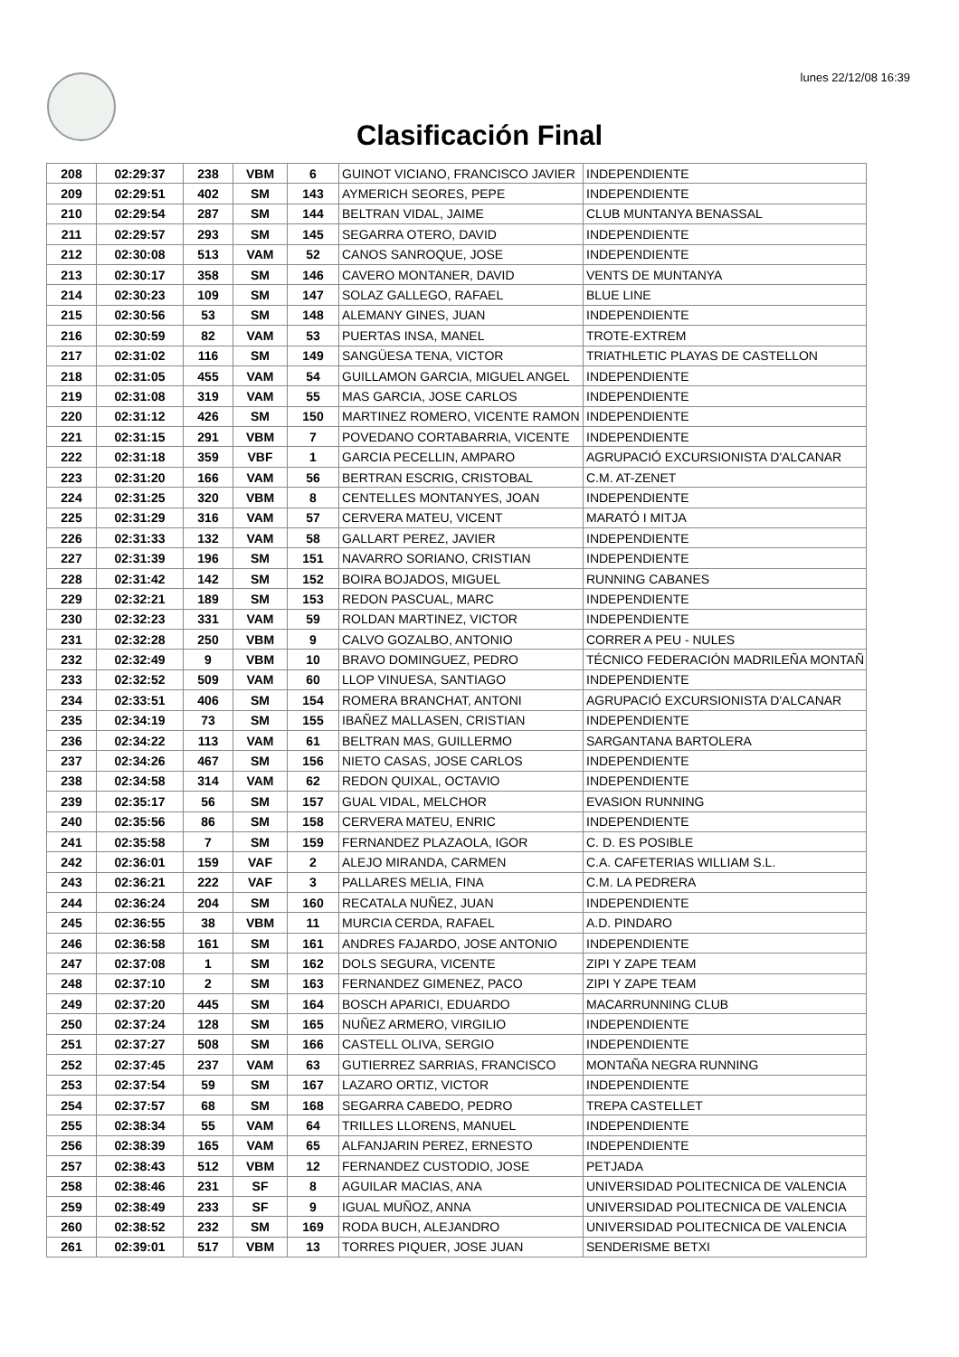lunes 22/12/08 16:39
Clasificación Final
| 208 | 02:29:37 | 238 | VBM | 6 | GUINOT VICIANO, FRANCISCO JAVIER | INDEPENDIENTE |
| 209 | 02:29:51 | 402 | SM | 143 | AYMERICH SEORES, PEPE | INDEPENDIENTE |
| 210 | 02:29:54 | 287 | SM | 144 | BELTRAN VIDAL, JAIME | CLUB MUNTANYA BENASSAL |
| 211 | 02:29:57 | 293 | SM | 145 | SEGARRA OTERO, DAVID | INDEPENDIENTE |
| 212 | 02:30:08 | 513 | VAM | 52 | CANOS SANROQUE, JOSE | INDEPENDIENTE |
| 213 | 02:30:17 | 358 | SM | 146 | CAVERO MONTANER, DAVID | VENTS DE MUNTANYA |
| 214 | 02:30:23 | 109 | SM | 147 | SOLAZ GALLEGO, RAFAEL | BLUE LINE |
| 215 | 02:30:56 | 53 | SM | 148 | ALEMANY GINES, JUAN | INDEPENDIENTE |
| 216 | 02:30:59 | 82 | VAM | 53 | PUERTAS INSA, MANEL | TROTE-EXTREM |
| 217 | 02:31:02 | 116 | SM | 149 | SANGÜESA TENA, VICTOR | TRIATHLETIC PLAYAS DE CASTELLON |
| 218 | 02:31:05 | 455 | VAM | 54 | GUILLAMON GARCIA, MIGUEL ANGEL | INDEPENDIENTE |
| 219 | 02:31:08 | 319 | VAM | 55 | MAS GARCIA, JOSE CARLOS | INDEPENDIENTE |
| 220 | 02:31:12 | 426 | SM | 150 | MARTINEZ ROMERO, VICENTE RAMON | INDEPENDIENTE |
| 221 | 02:31:15 | 291 | VBM | 7 | POVEDANO CORTABARRIA, VICENTE | INDEPENDIENTE |
| 222 | 02:31:18 | 359 | VBF | 1 | GARCIA PECELLIN, AMPARO | AGRUPACIÓ EXCURSIONISTA D'ALCANAR |
| 223 | 02:31:20 | 166 | VAM | 56 | BERTRAN ESCRIG, CRISTOBAL | C.M. AT-ZENET |
| 224 | 02:31:25 | 320 | VBM | 8 | CENTELLES MONTANYES, JOAN | INDEPENDIENTE |
| 225 | 02:31:29 | 316 | VAM | 57 | CERVERA MATEU, VICENT | MARATÓ I MITJA |
| 226 | 02:31:33 | 132 | VAM | 58 | GALLART PEREZ, JAVIER | INDEPENDIENTE |
| 227 | 02:31:39 | 196 | SM | 151 | NAVARRO SORIANO, CRISTIAN | INDEPENDIENTE |
| 228 | 02:31:42 | 142 | SM | 152 | BOIRA BOJADOS, MIGUEL | RUNNING CABANES |
| 229 | 02:32:21 | 189 | SM | 153 | REDON PASCUAL, MARC | INDEPENDIENTE |
| 230 | 02:32:23 | 331 | VAM | 59 | ROLDAN MARTINEZ, VICTOR | INDEPENDIENTE |
| 231 | 02:32:28 | 250 | VBM | 9 | CALVO GOZALBO, ANTONIO | CORRER A PEU - NULES |
| 232 | 02:32:49 | 9 | VBM | 10 | BRAVO DOMINGUEZ, PEDRO | TÉCNICO FEDERACIÓN MADRILEÑA MONTAÑ |
| 233 | 02:32:52 | 509 | VAM | 60 | LLOP VINUESA, SANTIAGO | INDEPENDIENTE |
| 234 | 02:33:51 | 406 | SM | 154 | ROMERA BRANCHAT, ANTONI | AGRUPACIÓ EXCURSIONISTA D'ALCANAR |
| 235 | 02:34:19 | 73 | SM | 155 | IBAÑEZ MALLASEN, CRISTIAN | INDEPENDIENTE |
| 236 | 02:34:22 | 113 | VAM | 61 | BELTRAN MAS, GUILLERMO | SARGANTANA BARTOLERA |
| 237 | 02:34:26 | 467 | SM | 156 | NIETO CASAS, JOSE CARLOS | INDEPENDIENTE |
| 238 | 02:34:58 | 314 | VAM | 62 | REDON QUIXAL, OCTAVIO | INDEPENDIENTE |
| 239 | 02:35:17 | 56 | SM | 157 | GUAL VIDAL, MELCHOR | EVASION RUNNING |
| 240 | 02:35:56 | 86 | SM | 158 | CERVERA MATEU, ENRIC | INDEPENDIENTE |
| 241 | 02:35:58 | 7 | SM | 159 | FERNANDEZ PLAZAOLA, IGOR | C. D. ES POSIBLE |
| 242 | 02:36:01 | 159 | VAF | 2 | ALEJO MIRANDA, CARMEN | C.A. CAFETERIAS WILLIAM S.L. |
| 243 | 02:36:21 | 222 | VAF | 3 | PALLARES MELIA, FINA | C.M. LA PEDRERA |
| 244 | 02:36:24 | 204 | SM | 160 | RECATALA NUÑEZ, JUAN | INDEPENDIENTE |
| 245 | 02:36:55 | 38 | VBM | 11 | MURCIA CERDA, RAFAEL | A.D. PINDARO |
| 246 | 02:36:58 | 161 | SM | 161 | ANDRES FAJARDO, JOSE ANTONIO | INDEPENDIENTE |
| 247 | 02:37:08 | 1 | SM | 162 | DOLS SEGURA, VICENTE | ZIPI Y ZAPE TEAM |
| 248 | 02:37:10 | 2 | SM | 163 | FERNANDEZ GIMENEZ, PACO | ZIPI Y ZAPE TEAM |
| 249 | 02:37:20 | 445 | SM | 164 | BOSCH APARICI, EDUARDO | MACARRUNNING CLUB |
| 250 | 02:37:24 | 128 | SM | 165 | NUÑEZ ARMERO, VIRGILIO | INDEPENDIENTE |
| 251 | 02:37:27 | 508 | SM | 166 | CASTELL OLIVA, SERGIO | INDEPENDIENTE |
| 252 | 02:37:45 | 237 | VAM | 63 | GUTIERREZ SARRIAS, FRANCISCO | MONTAÑA NEGRA RUNNING |
| 253 | 02:37:54 | 59 | SM | 167 | LAZARO ORTIZ, VICTOR | INDEPENDIENTE |
| 254 | 02:37:57 | 68 | SM | 168 | SEGARRA CABEDO, PEDRO | TREPA CASTELLET |
| 255 | 02:38:34 | 55 | VAM | 64 | TRILLES LLORENS, MANUEL | INDEPENDIENTE |
| 256 | 02:38:39 | 165 | VAM | 65 | ALFANJARIN PEREZ, ERNESTO | INDEPENDIENTE |
| 257 | 02:38:43 | 512 | VBM | 12 | FERNANDEZ CUSTODIO, JOSE | PETJADA |
| 258 | 02:38:46 | 231 | SF | 8 | AGUILAR MACIAS, ANA | UNIVERSIDAD POLITECNICA DE VALENCIA |
| 259 | 02:38:49 | 233 | SF | 9 | IGUAL MUÑOZ, ANNA | UNIVERSIDAD POLITECNICA DE VALENCIA |
| 260 | 02:38:52 | 232 | SM | 169 | RODA BUCH, ALEJANDRO | UNIVERSIDAD POLITECNICA DE VALENCIA |
| 261 | 02:39:01 | 517 | VBM | 13 | TORRES PIQUER, JOSE JUAN | SENDERISME BETXI |